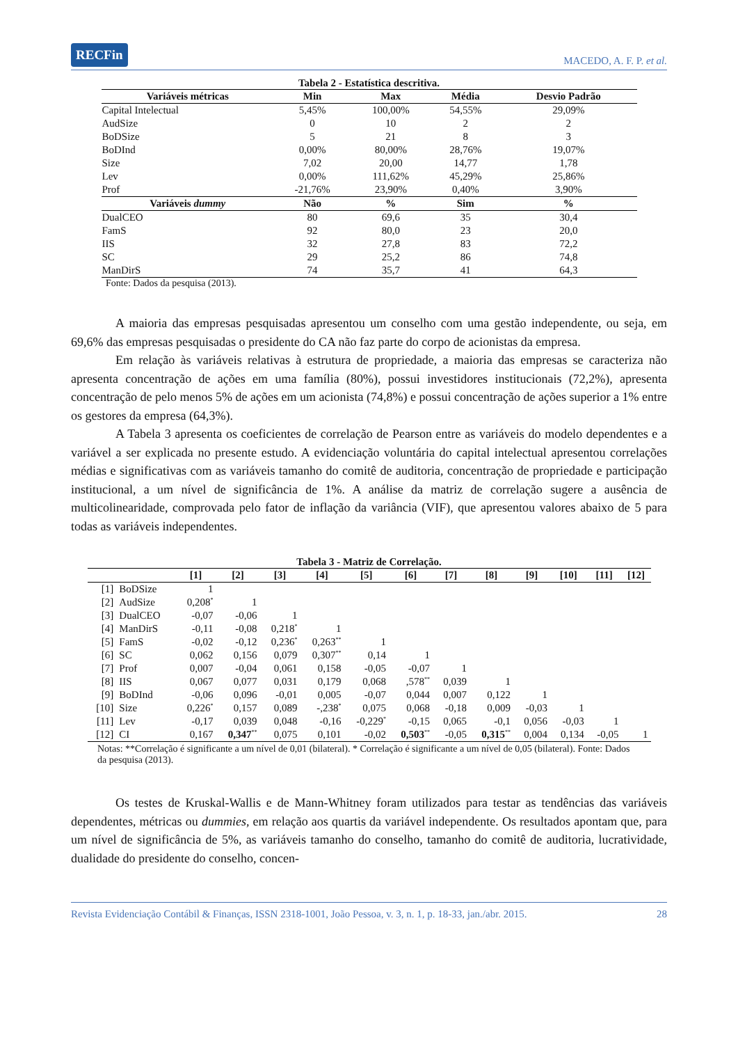RECFin MACEDO, A. F. P. et al.
Tabela 2 - Estatística descritiva.
| Variáveis métricas | Min | Max | Média | Desvio Padrão |
| --- | --- | --- | --- | --- |
| Capital Intelectual | 5,45% | 100,00% | 54,55% | 29,09% |
| AudSize | 0 | 10 | 2 | 2 |
| BoDSize | 5 | 21 | 8 | 3 |
| BoDInd | 0,00% | 80,00% | 28,76% | 19,07% |
| Size | 7,02 | 20,00 | 14,77 | 1,78 |
| Lev | 0,00% | 111,62% | 45,29% | 25,86% |
| Prof | -21,76% | 23,90% | 0,40% | 3,90% |
| Variáveis dummy | Não | % | Sim | % |
| DualCEO | 80 | 69,6 | 35 | 30,4 |
| FamS | 92 | 80,0 | 23 | 20,0 |
| IIS | 32 | 27,8 | 83 | 72,2 |
| SC | 29 | 25,2 | 86 | 74,8 |
| ManDirS | 74 | 35,7 | 41 | 64,3 |
Fonte: Dados da pesquisa (2013).
A maioria das empresas pesquisadas apresentou um conselho com uma gestão independente, ou seja, em 69,6% das empresas pesquisadas o presidente do CA não faz parte do corpo de acionistas da empresa.
Em relação às variáveis relativas à estrutura de propriedade, a maioria das empresas se caracteriza não apresenta concentração de ações em uma família (80%), possui investidores institucionais (72,2%), apresenta concentração de pelo menos 5% de ações em um acionista (74,8%) e possui concentração de ações superior a 1% entre os gestores da empresa (64,3%).
A Tabela 3 apresenta os coeficientes de correlação de Pearson entre as variáveis do modelo dependentes e a variável a ser explicada no presente estudo. A evidenciação voluntária do capital intelectual apresentou correlações médias e significativas com as variáveis tamanho do comitê de auditoria, concentração de propriedade e participação institucional, a um nível de significância de 1%. A análise da matriz de correlação sugere a ausência de multicolinearidade, comprovada pelo fator de inflação da variância (VIF), que apresentou valores abaixo de 5 para todas as variáveis independentes.
Tabela 3 - Matriz de Correlação.
| | | [1] | [2] | [3] | [4] | [5] | [6] | [7] | [8] | [9] | [10] | [11] | [12] |
| --- | --- | --- | --- | --- | --- | --- | --- | --- | --- | --- | --- | --- | --- |
| [1] | BoDSize | 1 | | | | | | | | | | | |
| [2] | AudSize | 0,208<sup>*</sup> | 1 | | | | | | | | | | |
| [3] | DualCEO | -0,07 | -0,06 | 1 | | | | | | | | | |
| [4] | ManDirS | -0,11 | -0,08 | 0,218<sup>*</sup> | 1 | | | | | | | | |
| [5] | FamS | -0,02 | -0,12 | 0,236<sup>*</sup> | 0,263<sup>**</sup> | 1 | | | | | | | |
| [6] | SC | 0,062 | 0,156 | 0,079 | 0,307<sup>**</sup> | 0,14 | 1 | | | | | | |
| [7] | Prof | 0,007 | -0,04 | 0,061 | 0,158 | -0,05 | -0,07 | 1 | | | | | |
| [8] | IIS | 0,067 | 0,077 | 0,031 | 0,179 | 0,068 | ,578<sup>**</sup> | 0,039 | 1 | | | | |
| [9] | BoDInd | -0,06 | 0,096 | -0,01 | 0,005 | -0,07 | 0,044 | 0,007 | 0,122 | 1 | | | |
| [10] | Size | 0,226<sup>*</sup> | 0,157 | 0,089 | -,238<sup>*</sup> | 0,075 | 0,068 | -0,18 | 0,009 | -0,03 | 1 | | |
| [11] | Lev | -0,17 | 0,039 | 0,048 | -0,16 | -0,229<sup>*</sup> | -0,15 | 0,065 | -0,1 | 0,056 | -0,03 | 1 | |
| [12] | CI | 0,167 | 0,347<sup>**</sup> | 0,075 | 0,101 | -0,02 | 0,503<sup>**</sup> | -0,05 | 0,315<sup>**</sup> | 0,004 | 0,134 | -0,05 | 1 |
Notas: **Correlação é significante a um nível de 0,01 (bilateral). * Correlação é significante a um nível de 0,05 (bilateral). Fonte: Dados da pesquisa (2013).
Os testes de Kruskal-Wallis e de Mann-Whitney foram utilizados para testar as tendências das variáveis dependentes, métricas ou dummies, em relação aos quartis da variável independente. Os resultados apontam que, para um nível de significância de 5%, as variáveis tamanho do conselho, tamanho do comitê de auditoria, lucratividade, dualidade do presidente do conselho, concen-
Revista Evidenciação Contábil & Finanças, ISSN 2318-1001, João Pessoa, v. 3, n. 1, p. 18-33, jan./abr. 2015. 28